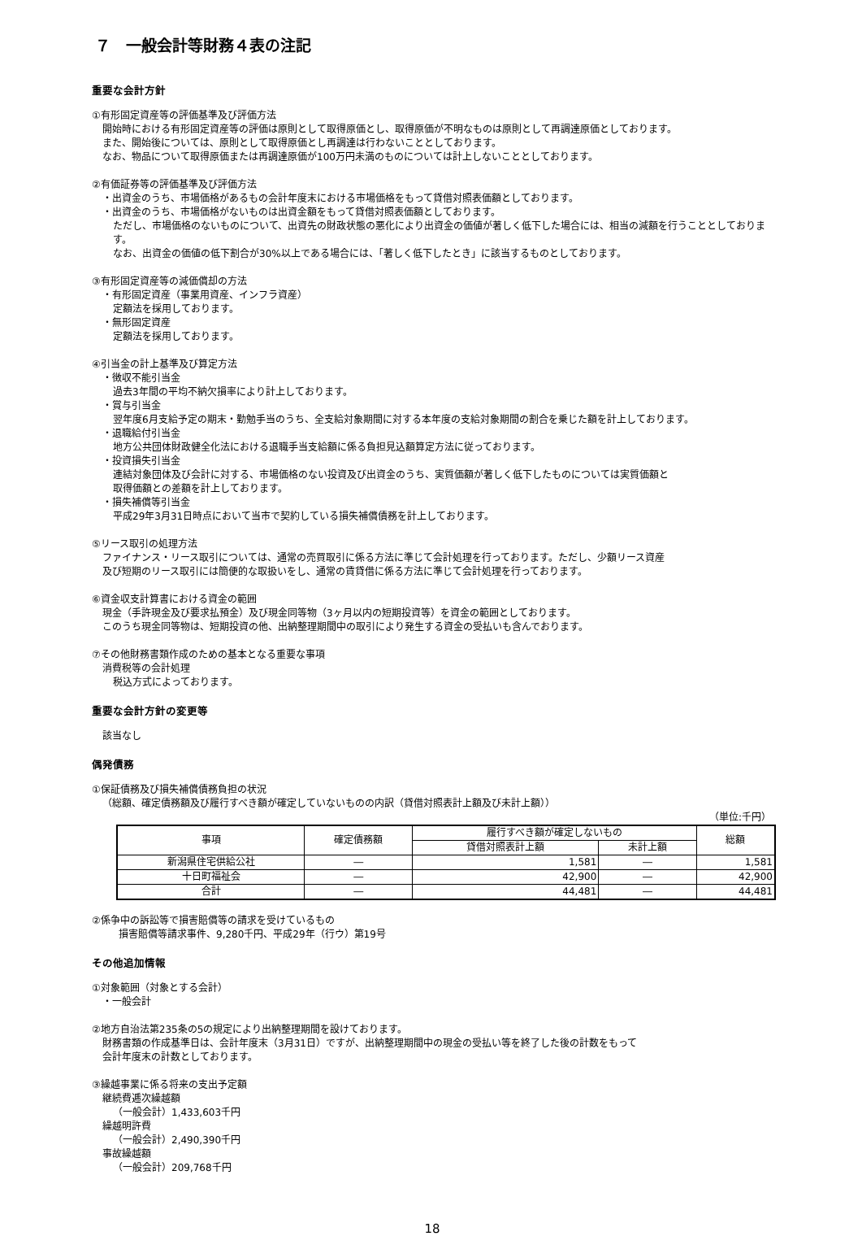７　一般会計等財務４表の注記
重要な会計方針
①有形固定資産等の評価基準及び評価方法
開始時における有形固定資産等の評価は原則として取得原価とし、取得原価が不明なものは原則として再調達原価としております。
また、開始後については、原則として取得原価とし再調達は行わないこととしております。
なお、物品について取得原価または再調達原価が100万円未満のものについては計上しないこととしております。
②有価証券等の評価基準及び評価方法
・出資金のうち、市場価格があるもの会計年度末における市場価格をもって貸借対照表価額としております。
・出資金のうち、市場価格がないものは出資金額をもって貸借対照表価額としております。
ただし、市場価格のないものについて、出資先の財政状態の悪化により出資金の価値が著しく低下した場合には、相当の減額を行うこととしております。
なお、出資金の価値の低下割合が30%以上である場合には、「著しく低下したとき」に該当するものとしております。
③有形固定資産等の減価償却の方法
・有形固定資産（事業用資産、インフラ資産）
定額法を採用しております。
・無形固定資産
定額法を採用しております。
④引当金の計上基準及び算定方法
・徴収不能引当金
過去3年間の平均不納欠損率により計上しております。
・賞与引当金
翌年度6月支給予定の期末・勤勉手当のうち、全支給対象期間に対する本年度の支給対象期間の割合を乗じた額を計上しております。
・退職給付引当金
地方公共団体財政健全化法における退職手当支給額に係る負担見込額算定方法に従っております。
・投資損失引当金
連結対象団体及び会計に対する、市場価格のない投資及び出資金のうち、実質価額が著しく低下したものについては実質価額と
取得価額との差額を計上しております。
・損失補償等引当金
平成29年3月31日時点において当市で契約している損失補償債務を計上しております。
⑤リース取引の処理方法
ファイナンス・リース取引については、通常の売買取引に係る方法に準じて会計処理を行っております。ただし、少額リース資産
及び短期のリース取引には簡便的な取扱いをし、通常の賃貸借に係る方法に準じて会計処理を行っております。
⑥資金収支計算書における資金の範囲
現金（手許現金及び要求払預金）及び現金同等物（3ヶ月以内の短期投資等）を資金の範囲としております。
このうち現金同等物は、短期投資の他、出納整理期間中の取引により発生する資金の受払いも含んでおります。
⑦その他財務書類作成のための基本となる重要な事項
消費税等の会計処理
税込方式によっております。
重要な会計方針の変更等
該当なし
偶発債務
①保証債務及び損失補償債務負担の状況
（総額、確定債務額及び履行すべき額が確定していないものの内訳（貸借対照表計上額及び未計上額））
（単位:千円）
| 事項 | 確定債務額 | 履行すべき額が確定しないもの | | 総額 |
| --- | --- | --- | --- | --- |
| | | 貸借対照表計上額 | 未計上額 | |
| 新潟県住宅供給公社 | ― | 1,581 | ― | 1,581 |
| 十日町福祉会 | ― | 42,900 | ― | 42,900 |
| 合計 | ― | 44,481 | ― | 44,481 |
②係争中の訴訟等で損害賠償等の請求を受けているもの
損害賠償等請求事件、9,280千円、平成29年（行ウ）第19号
その他追加情報
①対象範囲（対象とする会計）
・一般会計
②地方自治法第235条の5の規定により出納整理期間を設けております。
財務書類の作成基準日は、会計年度末（3月31日）ですが、出納整理期間中の現金の受払い等を終了した後の計数をもって
会計年度末の計数としております。
③繰越事業に係る将来の支出予定額
継続費逓次繰越額
（一般会計）1,433,603千円
繰越明許費
（一般会計）2,490,390千円
事故繰越額
（一般会計）209,768千円
18